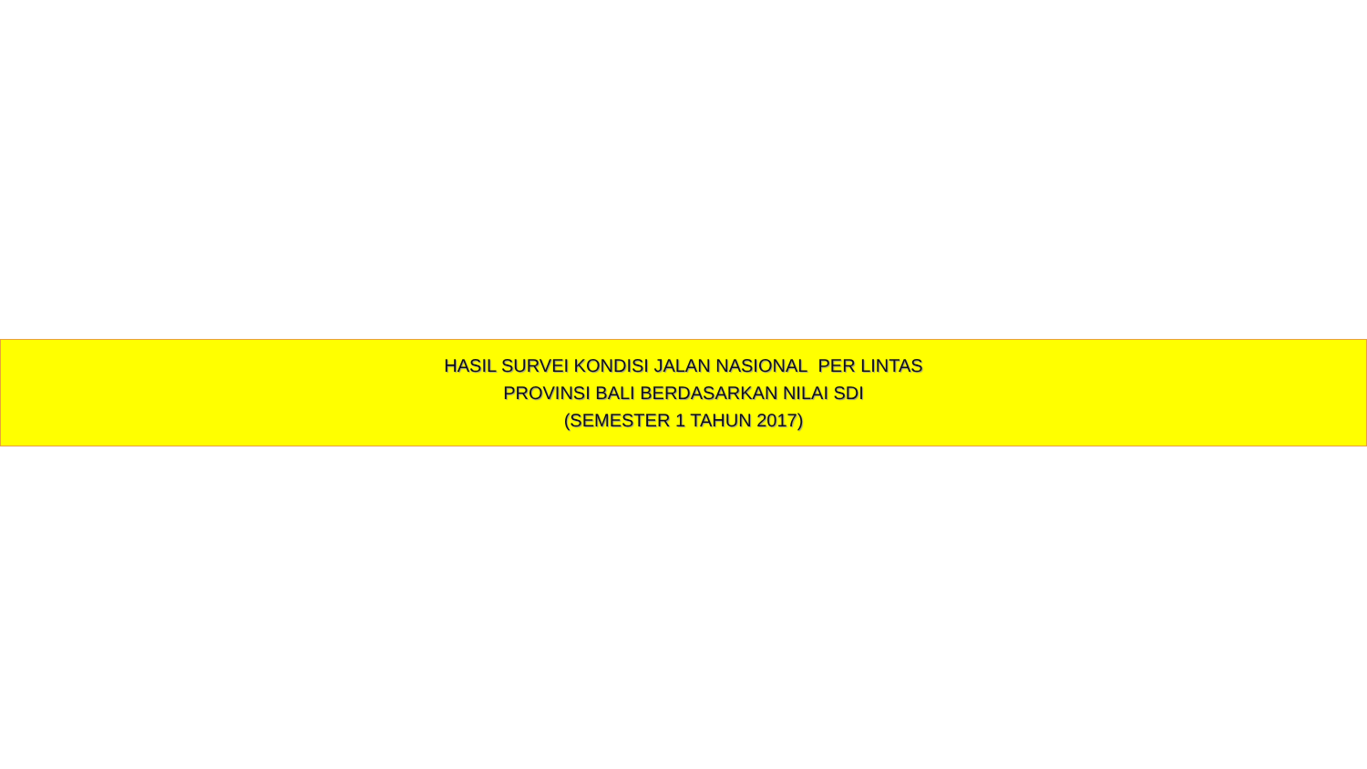HASIL SURVEI KONDISI JALAN NASIONAL PER LINTAS
PROVINSI BALI BERDASARKAN NILAI SDI
(SEMESTER 1 TAHUN 2017)